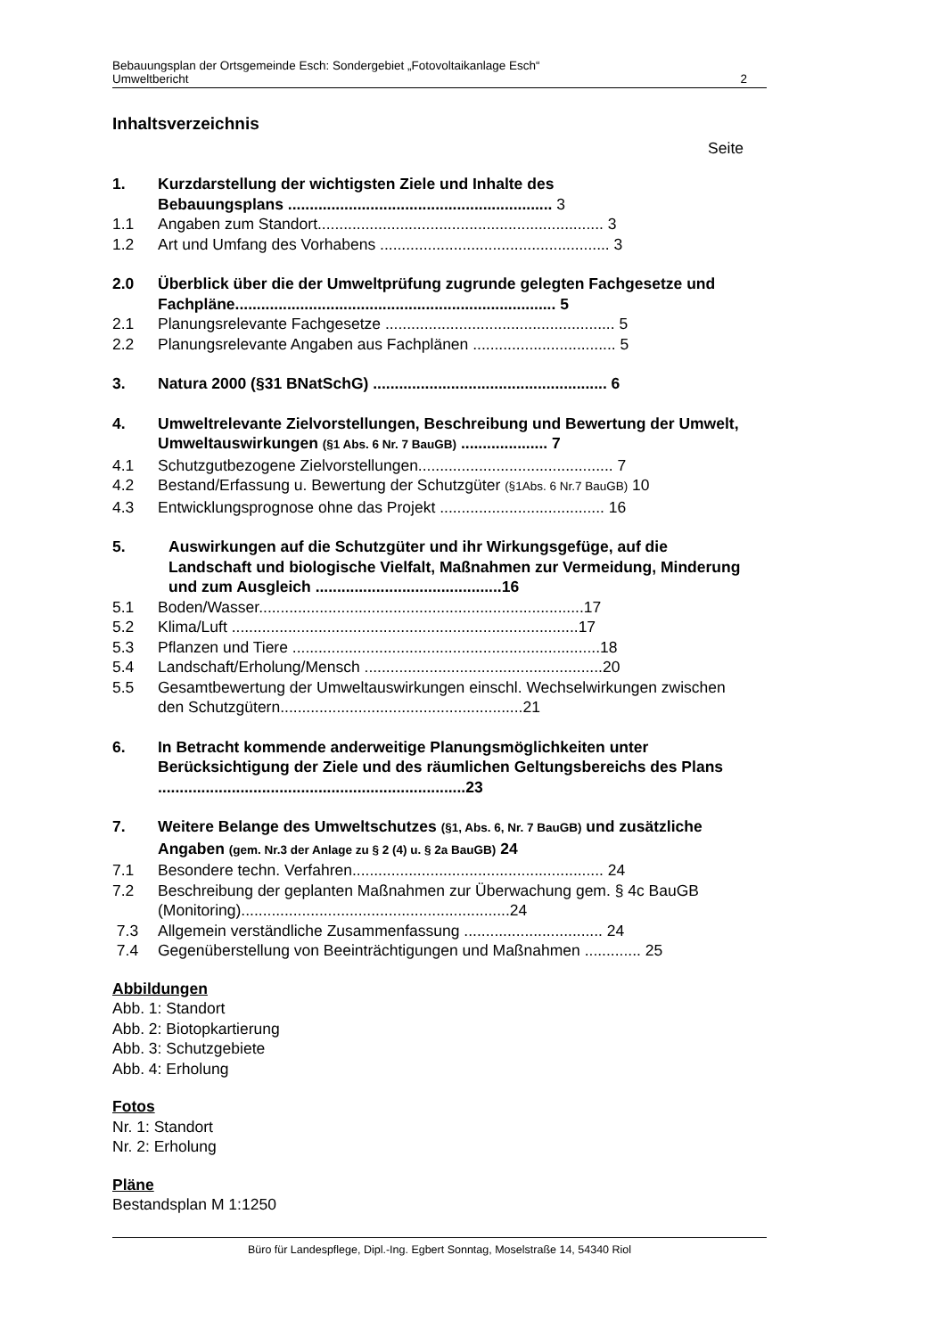Bebauungsplan der Ortsgemeinde Esch: Sondergebiet „Fotovoltaikanlage Esch“
Umweltbericht 2
Inhaltsverzeichnis
Seite
1. Kurzdarstellung der wichtigsten Ziele und Inhalte des
Bebauungsplans ............................................................. 3
1.1 Angaben zum Standort.................................................................. 3
1.2 Art und Umfang des Vorhabens ..................................................... 3
2.0 Überblick über die der Umweltprüfung zugrunde gelegten Fachgesetze und Fachpläne.......................................................................... 5
2.1 Planungsrelevante Fachgesetze ..................................................... 5
2.2 Planungsrelevante Angaben aus Fachplänen ................................. 5
3. Natura 2000 (§31 BNatSchG) ...................................................... 6
4. Umweltrelevante Zielvorstellungen, Beschreibung und Bewertung der Umwelt, Umweltauswirkungen (§1 Abs. 6 Nr. 7 BauGB) .................... 7
4.1 Schutzgutbezogene Zielvorstellungen............................................. 7
4.2 Bestand/Erfassung u. Bewertung der Schutzgüter (§1Abs. 6 Nr.7 BauGB) 10
4.3 Entwicklungsprognose ohne das Projekt ...................................... 16
5. Auswirkungen auf die Schutzgüter und ihr Wirkungsgefüge, auf die Landschaft und biologische Vielfalt, Maßnahmen zur Vermeidung, Minderung und zum Ausgleich ...........................................16
5.1 Boden/Wasser...........................................................................17
5.2 Klima/Luft ................................................................................17
5.3 Pflanzen und Tiere .......................................................................18
5.4 Landschaft/Erholung/Mensch .......................................................20
5.5 Gesamtbewertung der Umweltauswirkungen einschl. Wechselwirkungen zwischen den Schutzgütern........................................................21
6. In Betracht kommende anderweitige Planungsmöglichkeiten unter Berücksichtigung der Ziele und des räumlichen Geltungsbereichs des Plans .......................................................................23
7. Weitere Belange des Umweltschutzes (§1, Abs. 6, Nr. 7 BauGB) und zusätzliche Angaben (gem. Nr.3 der Anlage zu § 2 (4) u. § 2a BauGB) 24
7.1 Besondere techn. Verfahren.......................................................... 24
7.2 Beschreibung der geplanten Maßnahmen zur Überwachung gem. § 4c BauGB (Monitoring)..............................................................24
7.3 Allgemein verständliche Zusammenfassung ................................ 24
7.4 Gegenüberstellung von Beeinträchtigungen und Maßnahmen ............. 25
Abbildungen
Abb. 1: Standort
Abb. 2: Biotopkartierung
Abb. 3: Schutzgebiete
Abb. 4: Erholung
Fotos
Nr. 1: Standort
Nr. 2: Erholung
Pläne
Bestandsplan M 1:1250
Büro für Landespflege, Dipl.-Ing. Egbert Sonntag, Moselstraße 14, 54340 Riol